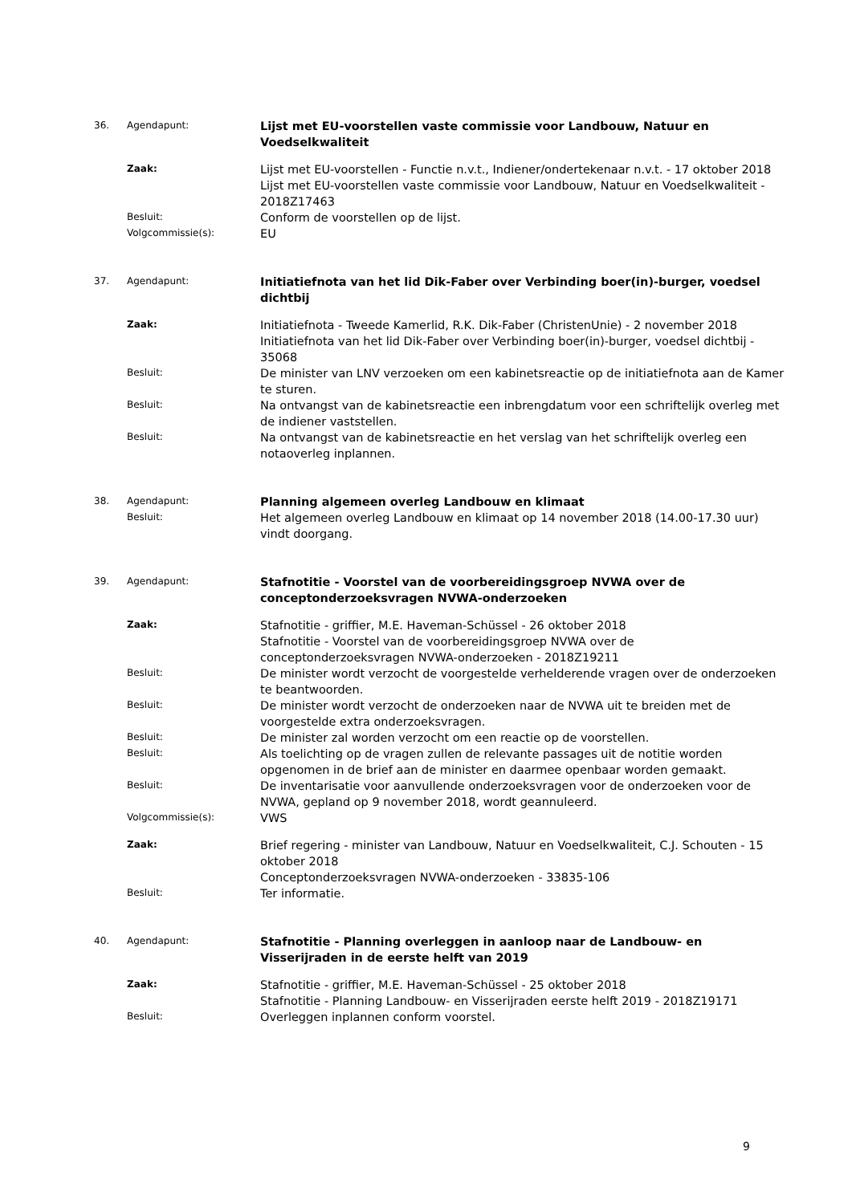36. Agendapunt:
Lijst met EU-voorstellen vaste commissie voor Landbouw, Natuur en Voedselkwaliteit
Zaak:
Lijst met EU-voorstellen - Functie n.v.t., Indiener/ondertekenaar n.v.t. - 17 oktober 2018
Lijst met EU-voorstellen vaste commissie voor Landbouw, Natuur en Voedselkwaliteit - 2018Z17463
Besluit:
Conform de voorstellen op de lijst.
Volgcommissie(s):
EU
37. Agendapunt:
Initiatiefnota van het lid Dik-Faber over Verbinding boer(in)-burger, voedsel dichtbij
Zaak:
Initiatiefnota - Tweede Kamerlid, R.K. Dik-Faber (ChristenUnie) - 2 november 2018
Initiatiefnota van het lid Dik-Faber over Verbinding boer(in)-burger, voedsel dichtbij - 35068
Besluit:
De minister van LNV verzoeken om een kabinetsreactie op de initiatiefnota aan de Kamer te sturen.
Besluit:
Na ontvangst van de kabinetsreactie een inbrengdatum voor een schriftelijk overleg met de indiener vaststellen.
Besluit:
Na ontvangst van de kabinetsreactie en het verslag van het schriftelijk overleg een notaoverleg inplannen.
38. Agendapunt:
Planning algemeen overleg Landbouw en klimaat
Besluit:
Het algemeen overleg Landbouw en klimaat op 14 november 2018 (14.00-17.30 uur) vindt doorgang.
39. Agendapunt:
Stafnotitie - Voorstel van de voorbereidingsgroep NVWA over de conceptonderzoeksvragen NVWA-onderzoeken
Zaak:
Stafnotitie - griffier, M.E. Haveman-Schüssel - 26 oktober 2018
Stafnotitie - Voorstel van de voorbereidingsgroep NVWA over de conceptonderzoeksvragen NVWA-onderzoeken - 2018Z19211
Besluit:
De minister wordt verzocht de voorgestelde verhelderende vragen over de onderzoeken te beantwoorden.
Besluit:
De minister wordt verzocht de onderzoeken naar de NVWA uit te breiden met de voorgestelde extra onderzoeksvragen.
Besluit:
De minister zal worden verzocht om een reactie op de voorstellen.
Besluit:
Als toelichting op de vragen zullen de relevante passages uit de notitie worden opgenomen in de brief aan de minister en daarmee openbaar worden gemaakt.
Besluit:
De inventarisatie voor aanvullende onderzoeksvragen voor de onderzoeken voor de NVWA, gepland op 9 november 2018, wordt geannuleerd.
Volgcommissie(s):
VWS
Zaak:
Brief regering - minister van Landbouw, Natuur en Voedselkwaliteit, C.J. Schouten - 15 oktober 2018
Conceptonderzoeksvragen NVWA-onderzoeken - 33835-106
Besluit:
Ter informatie.
40. Agendapunt:
Stafnotitie - Planning overleggen in aanloop naar de Landbouw- en Visserijraden in de eerste helft van 2019
Zaak:
Stafnotitie - griffier, M.E. Haveman-Schüssel - 25 oktober 2018
Stafnotitie - Planning Landbouw- en Visserijraden eerste helft 2019 - 2018Z19171
Besluit:
Overleggen inplannen conform voorstel.
9